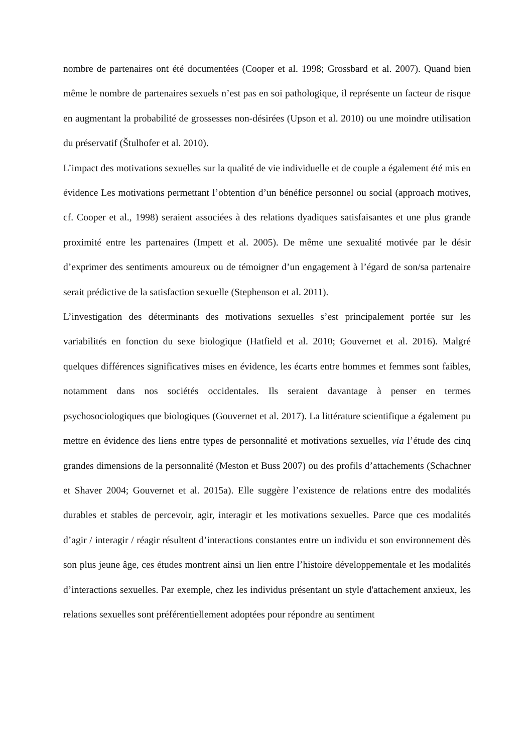nombre de partenaires ont été documentées (Cooper et al. 1998; Grossbard et al. 2007). Quand bien même le nombre de partenaires sexuels n’est pas en soi pathologique, il représente un facteur de risque en augmentant la probabilité de grossesses non-désirées (Upson et al. 2010) ou une moindre utilisation du préservatif (Štulhofer et al. 2010).
L’impact des motivations sexuelles sur la qualité de vie individuelle et de couple a également été mis en évidence Les motivations permettant l’obtention d’un bénéfice personnel ou social (approach motives, cf. Cooper et al., 1998) seraient associées à des relations dyadiques satisfaisantes et une plus grande proximité entre les partenaires (Impett et al. 2005). De même une sexualité motivée par le désir d’exprimer des sentiments amoureux ou de témoigner d’un engagement à l’égard de son/sa partenaire serait prédictive de la satisfaction sexuelle (Stephenson et al. 2011).
L’investigation des déterminants des motivations sexuelles s’est principalement portée sur les variabilités en fonction du sexe biologique (Hatfield et al. 2010; Gouvernet et al. 2016). Malgré quelques différences significatives mises en évidence, les écarts entre hommes et femmes sont faibles, notamment dans nos sociétés occidentales. Ils seraient davantage à penser en termes psychosociologiques que biologiques (Gouvernet et al. 2017). La littérature scientifique a également pu mettre en évidence des liens entre types de personnalité et motivations sexuelles, via l’étude des cinq grandes dimensions de la personnalité (Meston et Buss 2007) ou des profils d’attachements (Schachner et Shaver 2004; Gouvernet et al. 2015a). Elle suggère l’existence de relations entre des modalités durables et stables de percevoir, agir, interagir et les motivations sexuelles. Parce que ces modalités d’agir / interagir / réagir résultent d’interactions constantes entre un individu et son environnement dès son plus jeune âge, ces études montrent ainsi un lien entre l’histoire développementale et les modalités d’interactions sexuelles. Par exemple, chez les individus présentant un style d'attachement anxieux, les relations sexuelles sont préférentiellement adoptées pour répondre au sentiment